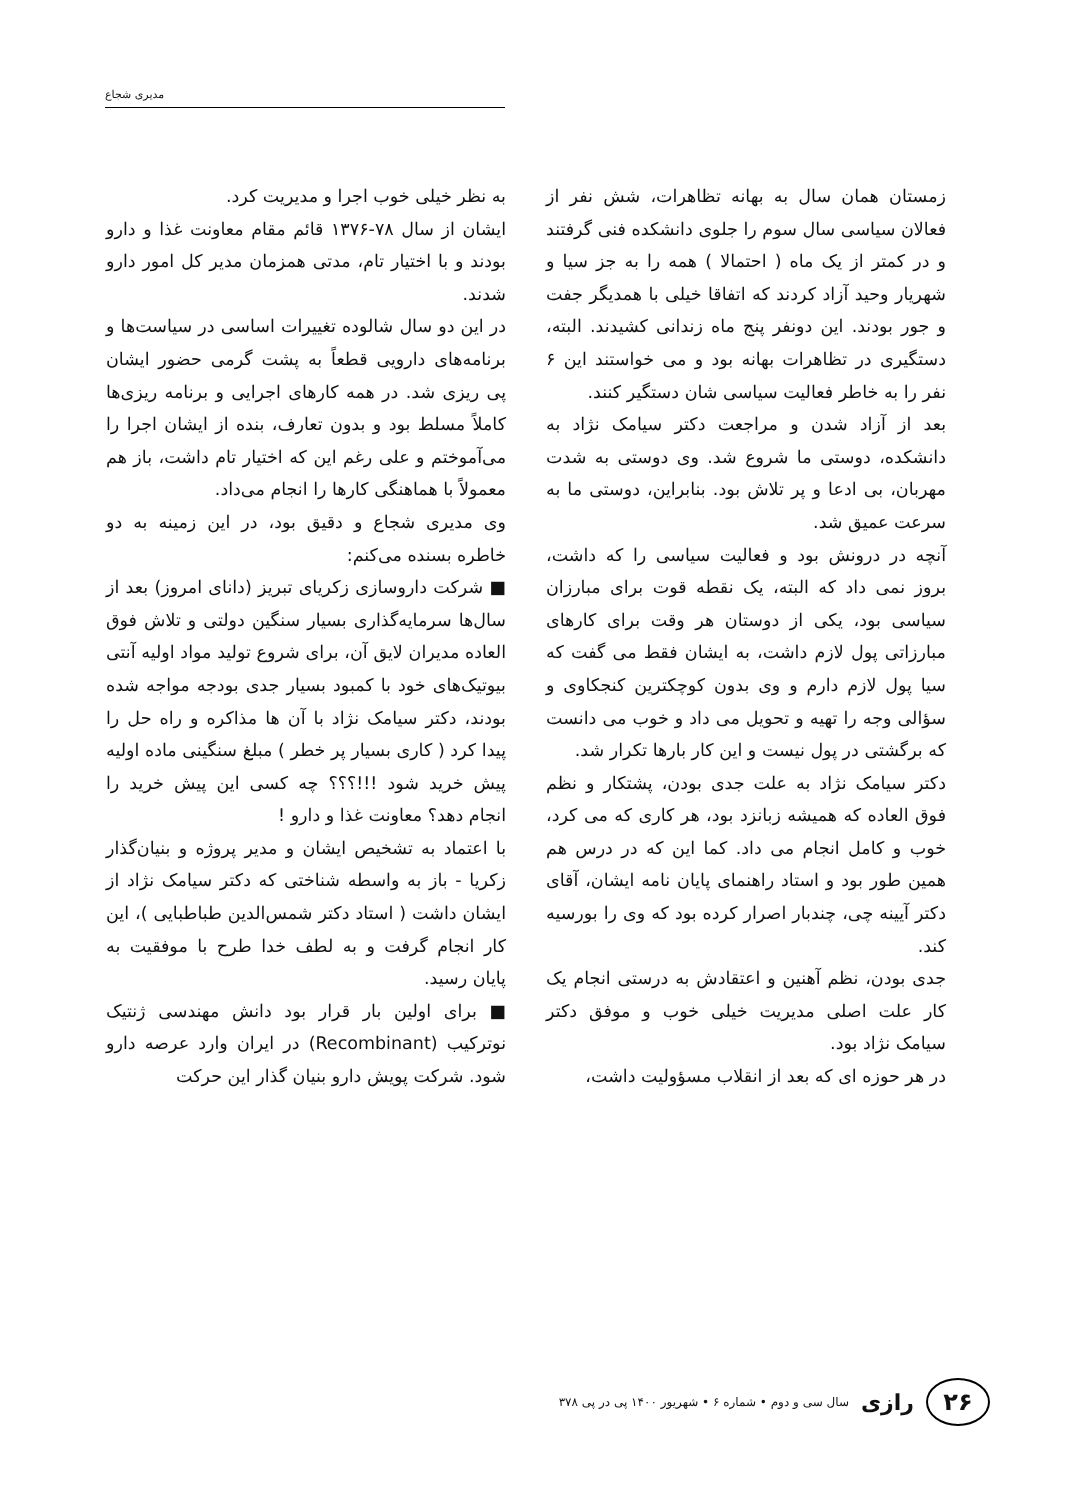مدیری شجاع
زمستان همان سال به بهانه تظاهرات، شش نفر از فعالان سیاسی سال سوم را جلوی دانشکده فنی گرفتند و در کمتر از یک ماه ( احتمالا ) همه را به جز سیا و شهریار وحید آزاد کردند که اتفاقا خیلی با همدیگر جفت و جور بودند. این دونفر پنج ماه زندانی کشیدند. البته، دستگیری در تظاهرات بهانه بود و می خواستند این ۶ نفر را به خاطر فعالیت سیاسی شان دستگیر کنند.
بعد از آزاد شدن و مراجعت دکتر سیامک نژاد به دانشکده، دوستی ما شروع شد. وی دوستی به شدت مهربان، بی ادعا و پر تلاش بود. بنابراین، دوستی ما به سرعت عمیق شد.
آنچه در درونش بود و فعالیت سیاسی را که داشت، بروز نمی داد که البته، یک نقطه قوت برای مبارزان سیاسی بود، یکی از دوستان هر وقت برای کارهای مبارزاتی پول لازم داشت، به ایشان فقط می گفت که سیا پول لازم دارم و وی بدون کوچکترین کنجکاوی و سؤالی وجه را تهیه و تحویل می داد و خوب می دانست که برگشتی در پول نیست و این کار بارها تکرار شد.
دکتر سیامک نژاد به علت جدی بودن، پشتکار و نظم فوق العاده که همیشه زبانزد بود، هر کاری که می کرد، خوب و کامل انجام می داد. کما این که در درس هم همین طور بود و استاد راهنمای پایان نامه ایشان، آقای دکتر آیینه چی، چندبار اصرار کرده بود که وی را بورسیه کند.
جدی بودن، نظم آهنین و اعتقادش به درستی انجام یک کار علت اصلی مدیریت خیلی خوب و موفق دکتر سیامک نژاد بود.
در هر حوزه ای که بعد از انقلاب مسؤولیت داشت،
به نظر خیلی خوب اجرا و مدیریت کرد.
ایشان از سال ۷۸-۱۳۷۶ قائم مقام معاونت غذا و دارو بودند و با اختیار تام، مدتی همزمان مدیر کل امور دارو شدند.
در این دو سال شالوده تغییرات اساسی در سیاست‌ها و برنامه‌های دارویی قطعاً به پشت گرمی حضور ایشان پی ریزی شد. در همه کارهای اجرایی و برنامه ریزی‌ها کاملاً مسلط بود و بدون تعارف، بنده از ایشان اجرا را می‌آموختم و علی رغم این که اختیار تام داشت، باز هم معمولاً با هماهنگی کارها را انجام می‌داد.
وی مدیری شجاع و دقیق بود، در این زمینه به دو خاطره بسنده می‌کنم:
■ شرکت داروسازی زکریای تبریز (دانای امروز) بعد از سال‌ها سرمایه‌گذاری بسیار سنگین دولتی و تلاش فوق العاده مدیران لایق آن، برای شروع تولید مواد اولیه آنتی بیوتیک‌های خود با کمبود بسیار جدی بودجه مواجه شده بودند، دکتر سیامک نژاد با آن ها مذاکره و راه حل را پیدا کرد ( کاری بسیار پر خطر ) مبلغ سنگینی ماده اولیه پیش خرید شود !!!؟؟؟ چه کسی این پیش خرید را انجام دهد؟ معاونت غذا و دارو !
با اعتماد به تشخیص ایشان و مدیر پروژه و بنیان‌گذار زکریا - باز به واسطه شناختی که دکتر سیامک نژاد از ایشان داشت ( استاد دکتر شمس‌الدین طباطبایی )، این کار انجام گرفت و به لطف خدا طرح با موفقیت به پایان رسید.
■ برای اولین بار قرار بود دانش مهندسی ژنتیک نوترکیب (Recombinant) در ایران وارد عرصه دارو شود. شرکت پویش دارو بنیان گذار این حرکت
۲۶ رازی سال سی و دوم • شماره ۶ • شهریور ۱۴۰۰ پی در پی ۳۷۸